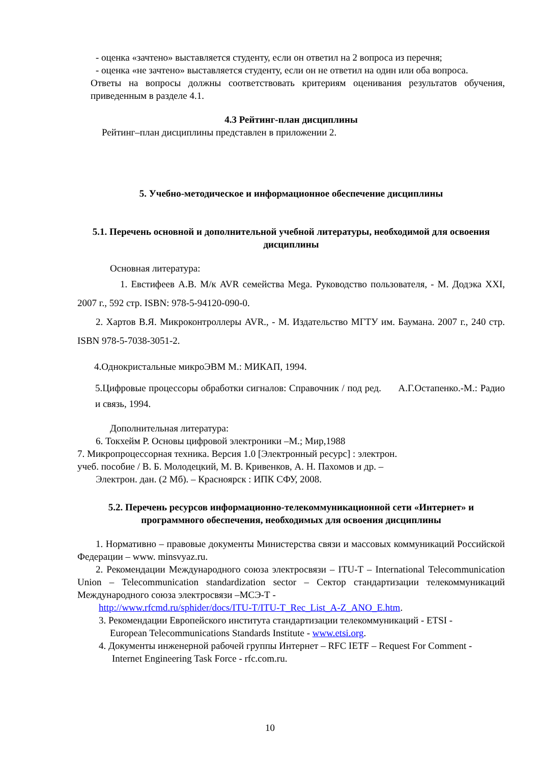- оценка «зачтено» выставляется студенту, если он ответил на 2 вопроса из перечня;
- оценка «не зачтено» выставляется студенту, если он не ответил на один или оба вопроса.
Ответы на вопросы должны соответствовать критериям оценивания результатов обучения, приведенным в разделе 4.1.
4.3 Рейтинг-план дисциплины
Рейтинг–план дисциплины представлен в приложении 2.
5. Учебно-методическое и информационное обеспечение дисциплины
5.1. Перечень основной и дополнительной учебной литературы, необходимой для освоения дисциплины
Основная литература:
1. Евстифеев А.В. М/к AVR семейства Mega. Руководство пользователя, - М. Додэка XXI, 2007 г., 592 стр. ISBN: 978-5-94120-090-0.
2. Хартов В.Я. Микроконтроллеры AVR., - М. Издательство МГТУ им. Баумана. 2007 г., 240 стр. ISBN 978-5-7038-3051-2.
4.Однокристальные микроЭВМ М.: МИКАП, 1994.
5.Цифровые процессоры обработки сигналов: Справочник / под ред. А.Г.Остапенко.-М.: Радио и связь, 1994.
Дополнительная литература:
6. Токхейм Р. Основы цифровой электроники –М.; Мир,1988
7. Микропроцессорная техника. Версия 1.0 [Электронный ресурс] : электрон.
учеб. пособие / В. Б. Молодецкий, М. В. Кривенков, А. Н. Пахомов и др. –
Электрон. дан. (2 Мб). – Красноярск : ИПК СФУ, 2008.
5.2. Перечень ресурсов информационно-телекоммуникационной сети «Интернет» и программного обеспечения, необходимых для освоения дисциплины
1. Нормативно – правовые документы Министерства связи и массовых коммуникаций Российской Федерации – www. minsvyaz.ru.
2. Рекомендации Международного союза электросвязи – ITU-T – International Telecommunication Union – Telecommunication standardization sector – Сектор стандартизации телекоммуникаций Международного союза электросвязи –МСЭ-Т -
http://www.rfcmd.ru/sphider/docs/ITU-T/ITU-T_Rec_List_A-Z_ANO_E.htm.
3. Рекомендации Европейского института стандартизации телекоммуникаций - ETSI -
European Telecommunications Standards Institute - www.etsi.org.
4. Документы инженерной рабочей группы Интернет – RFC IETF – Request For Comment -
Internet Engineering Task Force - rfc.com.ru.
10